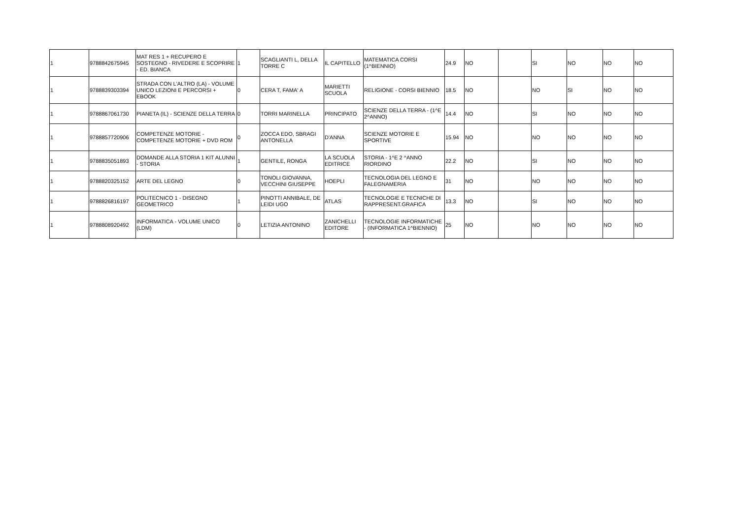| 1 | 9788842675945 | MAT RES 1 + RECUPERO E SOSTEGNO - RIVEDERE E SCOPRIRE - ED. BIANCA | 1 | SCAGLIANTI L, DELLA TORRE C | IL CAPITELLO | MATEMATICA CORSI (1^BIENNIO) | 24.9 | NO | | SI | NO | NO | NO |
| 1 | 9788839303394 | STRADA CON L'ALTRO (LA) - VOLUME UNICO LEZIONI E PERCORSI + EBOOK | 0 | CERA T, FAMA' A | MARIETTI SCUOLA | RELIGIONE - CORSI BIENNIO | 18.5 | NO | | NO | SI | NO | NO |
| 1 | 9788867061730 | PIANETA (IL) - SCIENZE DELLA TERRA | 0 | TORRI MARINELLA | PRINCIPATO | SCIENZE DELLA TERRA - (1^E 2^ANNO) | 14.4 | NO | | SI | NO | NO | NO |
| 1 | 9788857720906 | COMPETENZE MOTORIE - COMPETENZE MOTORIE + DVD ROM | 0 | ZOCCA EDO, SBRAGI ANTONELLA | D'ANNA | SCIENZE MOTORIE E SPORTIVE | 15.94 | NO | | NO | NO | NO | NO |
| 1 | 9788835051893 | DOMANDE ALLA STORIA 1 KIT ALUNNI - STORIA | 1 | GENTILE, RONGA | LA SCUOLA EDITRICE | STORIA - 1^E 2 ^ANNO RIORDINO | 22.2 | NO | | SI | NO | NO | NO |
| 1 | 9788820325152 | ARTE DEL LEGNO | 0 | TONOLI GIOVANNA, VECCHINI GIUSEPPE | HOEPLI | TECNOLOGIA DEL LEGNO E FALEGNAMERIA | 31 | NO | | NO | NO | NO | NO |
| 1 | 9788826816197 | POLITECNICO 1 - DISEGNO GEOMETRICO | 1 | PINOTTI ANNIBALE, DE LEIDI UGO | ATLAS | TECNOLOGIE E TECNICHE DI RAPPRESENT.GRAFICA | 13.3 | NO | | SI | NO | NO | NO |
| 1 | 9788808920492 | INFORMATICA - VOLUME UNICO (LDM) | 0 | LETIZIA ANTONINO | ZANICHELLI EDITORE | TECNOLOGIE INFORMATICHE - (INFORMATICA 1^BIENNIO) | 25 | NO | | NO | NO | NO | NO |